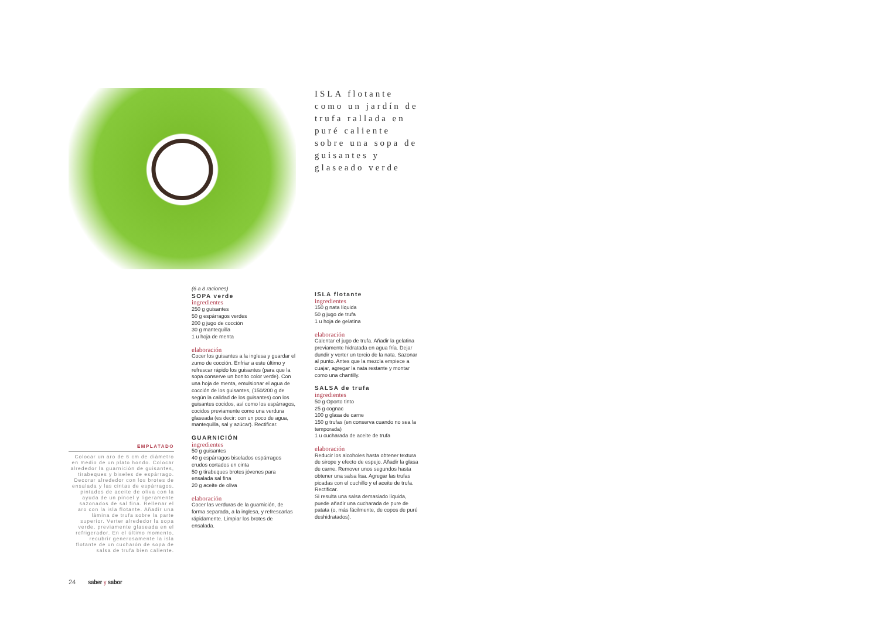EMPLATADO
Colocar un aro de 6 cm de diámetro en medio de un plato hondo. Colocar alrededor la guarnición de guisantes, tirabeques y biseles de espárrago. Decorar alrededor con los brotes de ensalada y las cintas de espárragos, pintados de aceite de oliva con la ayuda de un pincel y ligeramente sazonados de sal fina. Rellenar el aro con la isla flotante. Añadir una lámina de trufa sobre la parte superior. Verter alrededor la sopa verde, previamente glaseada en el refrigerador. En el último momento, recubrir generosamente la isla flotante de un cucharón de sopa de salsa de trufa bien caliente.
(6 a 8 raciones)
SOPA verde
ingredientes
250 g guisantes
50 g espárragos verdes
200 g jugo de cocción
30 g mantequilla
1 u hoja de menta
elaboración
Cocer los guisantes a la inglesa y guardar el zumo de cocción. Enfriar a este último y refrescar rápido los guisantes (para que la sopa conserve un bonito color verde). Con una hoja de menta, emulsionar el agua de cocción de los guisantes, (150/200 g de según la calidad de los guisantes) con los guisantes cocidos, así como los espárragos, cocidos previamente como una verdura glaseada (es decir: con un poco de agua, mantequilla, sal y azúcar). Rectificar.
GUARNICIÓN
ingredientes
50 g guisantes
40 g espárragos biselados espárragos crudos cortados en cinta
50 g tirabeques brotes jóvenes para ensalada sal fina
20 g aceite de oliva
elaboración
Cocer las verduras de la guarnición, de forma separada, a la inglesa, y refrescarlas rápidamente. Limpiar los brotes de ensalada.
ISLA flotante como un jardín de trufa rallada en puré caliente sobre una sopa de guisantes y glaseado verde
ISLA flotante
ingredientes
150 g nata líquida
50 g jugo de trufa
1 u hoja de gelatina
elaboración
Calentar el jugo de trufa. Añadir la gelatina previamente hidratada en agua fría. Dejar dundir y verter un tercio de la nata. Sazonar al punto. Antes que la mezcla empiece a cuajar, agregar la nata restante y montar como una chantilly.
SALSA de trufa
ingredientes
50 g Oporto tinto
25 g cognac
100 g glasa de carne
150 g trufas (en conserva cuando no sea la temporada)
1 u cucharada de aceite de trufa
elaboración
Reducir los alcoholes hasta obtener textura de sirope y efecto de espejo. Añadir la glasa de carne. Remover unos segundos hasta obtener una salsa lisa. Agregar las trufas picadas con el cuchillo y el aceite de trufa. Rectificar.
Si resulta una salsa demasiado líquida, puede añadir una cucharada de pure de patata (o, más fácilmente, de copos de puré deshidratados).
24 saber y sabor